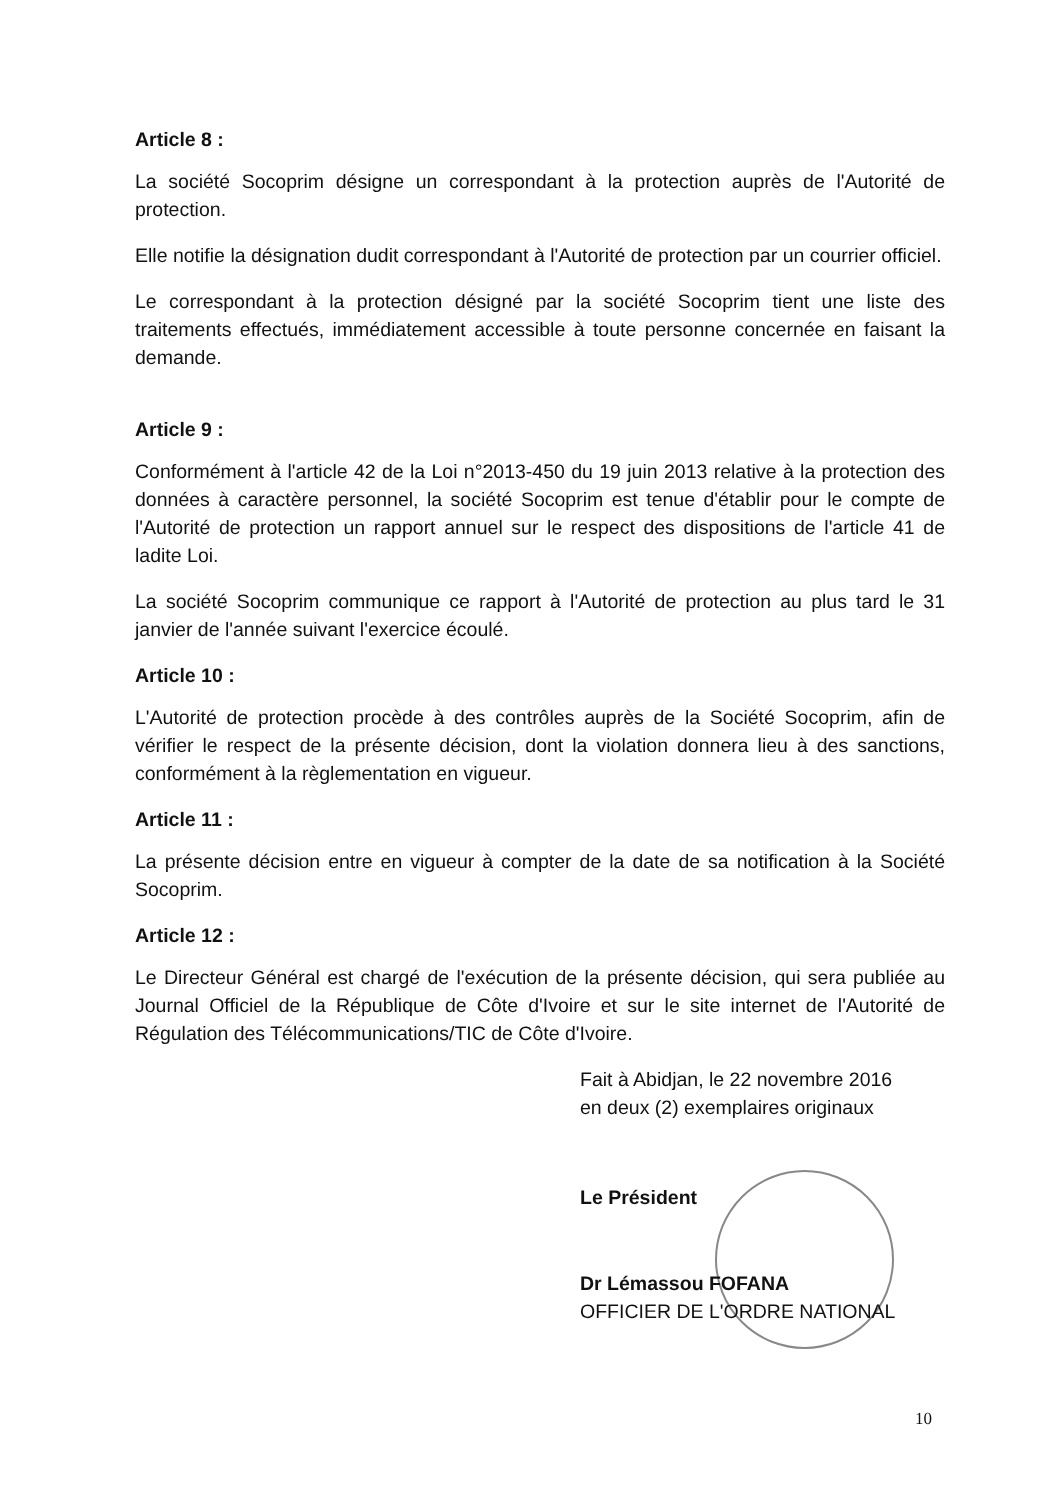Article 8 :
La société Socoprim désigne un correspondant à la protection auprès de l'Autorité de protection.
Elle notifie la désignation dudit correspondant à l'Autorité de protection par un courrier officiel.
Le correspondant à la protection désigné par la société Socoprim tient une liste des traitements effectués, immédiatement accessible à toute personne concernée en faisant la demande.
Article 9 :
Conformément à l'article 42 de la Loi n°2013-450 du 19 juin 2013 relative à la protection des données à caractère personnel, la société Socoprim est tenue d'établir pour le compte de l'Autorité de protection un rapport annuel sur le respect des dispositions de l'article 41 de ladite Loi.
La société Socoprim communique ce rapport à l'Autorité de protection au plus tard le 31 janvier de l'année suivant l'exercice écoulé.
Article 10 :
L'Autorité de protection procède à des contrôles auprès de la Société Socoprim, afin de vérifier le respect de la présente décision, dont la violation donnera lieu à des sanctions, conformément à la règlementation en vigueur.
Article 11 :
La présente décision entre en vigueur à compter de la date de sa notification à la Société Socoprim.
Article 12 :
Le Directeur Général est chargé de l'exécution de la présente décision, qui sera publiée au Journal Officiel de la République de Côte d'Ivoire et sur le site internet de l'Autorité de Régulation des Télécommunications/TIC de Côte d'Ivoire.
Fait à Abidjan, le 22 novembre 2016
en deux (2) exemplaires originaux
Le Président
Dr Lémassou FOFANA
OFFICIER DE L'ORDRE NATIONAL
10